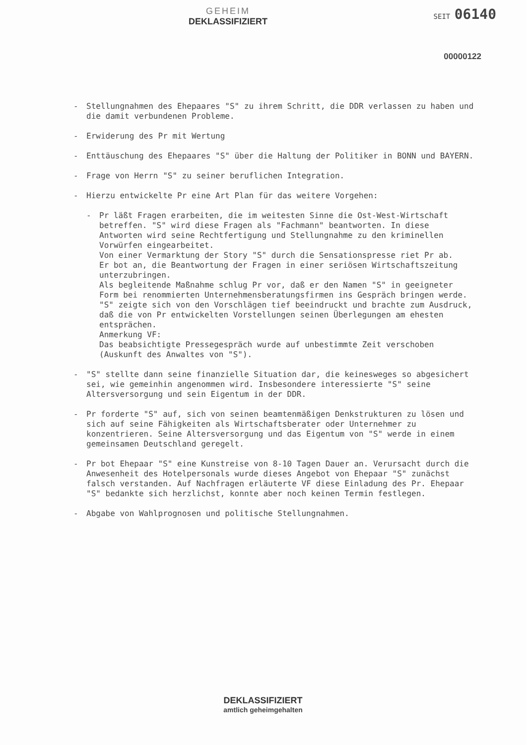GEHEIM
DEKLASSIFIZIERT
SEIT 06140
00000122
- Stellungnahmen des Ehepaares "S" zu ihrem Schritt, die DDR verlassen zu haben und die damit verbundenen Probleme.
- Erwiderung des Pr mit Wertung
- Enttäuschung des Ehepaares "S" über die Haltung der Politiker in BONN und BAYERN.
- Frage von Herrn "S" zu seiner beruflichen Integration.
- Hierzu entwickelte Pr eine Art Plan für das weitere Vorgehen:
- Pr läßt Fragen erarbeiten, die im weitesten Sinne die Ost-West-Wirtschaft betreffen. "S" wird diese Fragen als "Fachmann" beantworten. In diese Antworten wird seine Rechtfertigung und Stellungnahme zu den kriminellen Vorwürfen eingearbeitet.
Von einer Vermarktung der Story "S" durch die Sensationspresse riet Pr ab.
Er bot an, die Beantwortung der Fragen in einer seriösen Wirtschaftszeitung unterzubringen.
Als begleitende Maßnahme schlug Pr vor, daß er den Namen "S" in geeigneter Form bei renommierten Unternehmensberatungsfirmen ins Gespräch bringen werde.
"S" zeigte sich von den Vorschlägen tief beeindruckt und brachte zum Ausdruck, daß die von Pr entwickelten Vorstellungen seinen Überlegungen am ehesten entsprächen.
Anmerkung VF:
Das beabsichtigte Pressegespräch wurde auf unbestimmte Zeit verschoben (Auskunft des Anwaltes von "S").
- "S" stellte dann seine finanzielle Situation dar, die keinesweges so abgesichert sei, wie gemeinhin angenommen wird. Insbesondere interessierte "S" seine Altersversorgung und sein Eigentum in der DDR.
- Pr forderte "S" auf, sich von seinen beamtenmäßigen Denkstrukturen zu lösen und sich auf seine Fähigkeiten als Wirtschaftsberater oder Unternehmer zu konzentrieren. Seine Altersversorgung und das Eigentum von "S" werde in einem gemeinsamen Deutschland geregelt.
- Pr bot Ehepaar "S" eine Kunstreise von 8-10 Tagen Dauer an. Verursacht durch die Anwesenheit des Hotelpersonals wurde dieses Angebot von Ehepaar "S" zunächst falsch verstanden. Auf Nachfragen erläuterte VF diese Einladung des Pr. Ehepaar "S" bedankte sich herzlichst, konnte aber noch keinen Termin festlegen.
- Abgabe von Wahlprognosen und politische Stellungnahmen.
DEKLASSIFIZIERT
amtlich geheimgehalten